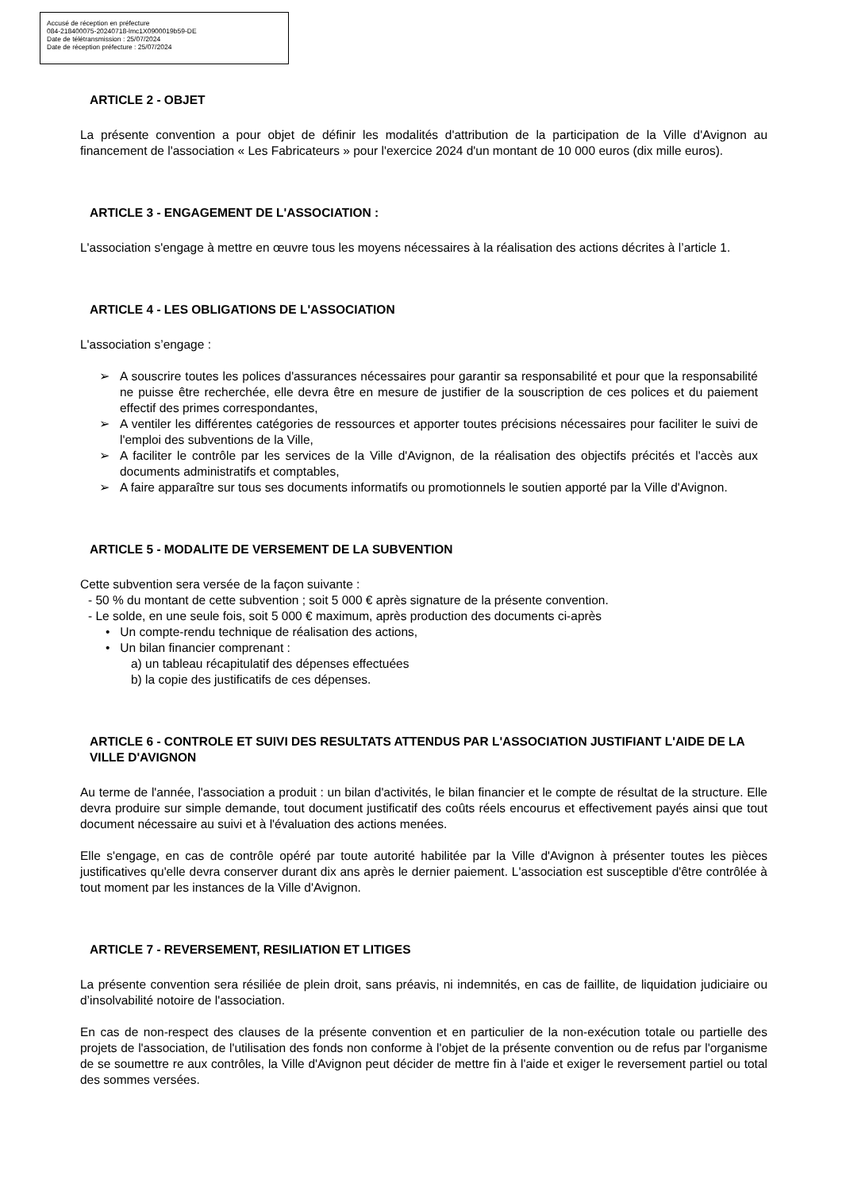Accusé de réception en préfecture
084-218400075-20240718-lmc1X0900019b59-DE
Date de télétransmission : 25/07/2024
Date de réception préfecture : 25/07/2024
ARTICLE 2 - OBJET
La présente convention a pour objet de définir les modalités d'attribution de la participation de la Ville d'Avignon au financement de l'association « Les Fabricateurs » pour l'exercice 2024 d'un montant de 10 000 euros (dix mille euros).
ARTICLE 3 - ENGAGEMENT DE L'ASSOCIATION :
L'association s'engage à mettre en œuvre tous les moyens nécessaires à la réalisation des actions décrites à l’article 1.
ARTICLE 4 - LES OBLIGATIONS DE L'ASSOCIATION
L'association s’engage :
➢ A souscrire toutes les polices d'assurances nécessaires pour garantir sa responsabilité et pour que la responsabilité ne puisse être recherchée, elle devra être en mesure de justifier de la souscription de ces polices et du paiement effectif des primes correspondantes,
➢ A ventiler les différentes catégories de ressources et apporter toutes précisions nécessaires pour faciliter le suivi de l'emploi des subventions de la Ville,
➢ A faciliter le contrôle par les services de la Ville d'Avignon, de la réalisation des objectifs précités et l'accès aux documents administratifs et comptables,
➢ A faire apparaître sur tous ses documents informatifs ou promotionnels le soutien apporté par la Ville d'Avignon.
ARTICLE 5 - MODALITE DE VERSEMENT DE LA SUBVENTION
Cette subvention sera versée de la façon suivante :
- 50 % du montant de cette subvention ; soit 5 000 € après signature de la présente convention.
- Le solde, en une seule fois, soit 5 000 € maximum, après production des documents ci-après
• Un compte-rendu technique de réalisation des actions,
• Un bilan financier comprenant :
a) un tableau récapitulatif des dépenses effectuées
b) la copie des justificatifs de ces dépenses.
ARTICLE 6 - CONTROLE ET SUIVI DES RESULTATS ATTENDUS PAR L'ASSOCIATION JUSTIFIANT L'AIDE DE LA VILLE D'AVIGNON
Au terme de l'année, l'association a produit : un bilan d'activités, le bilan financier et le compte de résultat de la structure. Elle devra produire sur simple demande, tout document justificatif des coûts réels encourus et effectivement payés ainsi que tout document nécessaire au suivi et à l'évaluation des actions menées.
Elle s'engage, en cas de contrôle opéré par toute autorité habilitée par la Ville d'Avignon à présenter toutes les pièces justificatives qu'elle devra conserver durant dix ans après le dernier paiement. L'association est susceptible d'être contrôlée à tout moment par les instances de la Ville d'Avignon.
ARTICLE 7 - REVERSEMENT, RESILIATION ET LITIGES
La présente convention sera résiliée de plein droit, sans préavis, ni indemnités, en cas de faillite, de liquidation judiciaire ou d’insolvabilité notoire de l'association.
En cas de non-respect des clauses de la présente convention et en particulier de la non-exécution totale ou partielle des projets de l'association, de l'utilisation des fonds non conforme à l'objet de la présente convention ou de refus par l'organisme de se soumettre re aux contrôles, la Ville d'Avignon peut décider de mettre fin à l'aide et exiger le reversement partiel ou total des sommes versées.